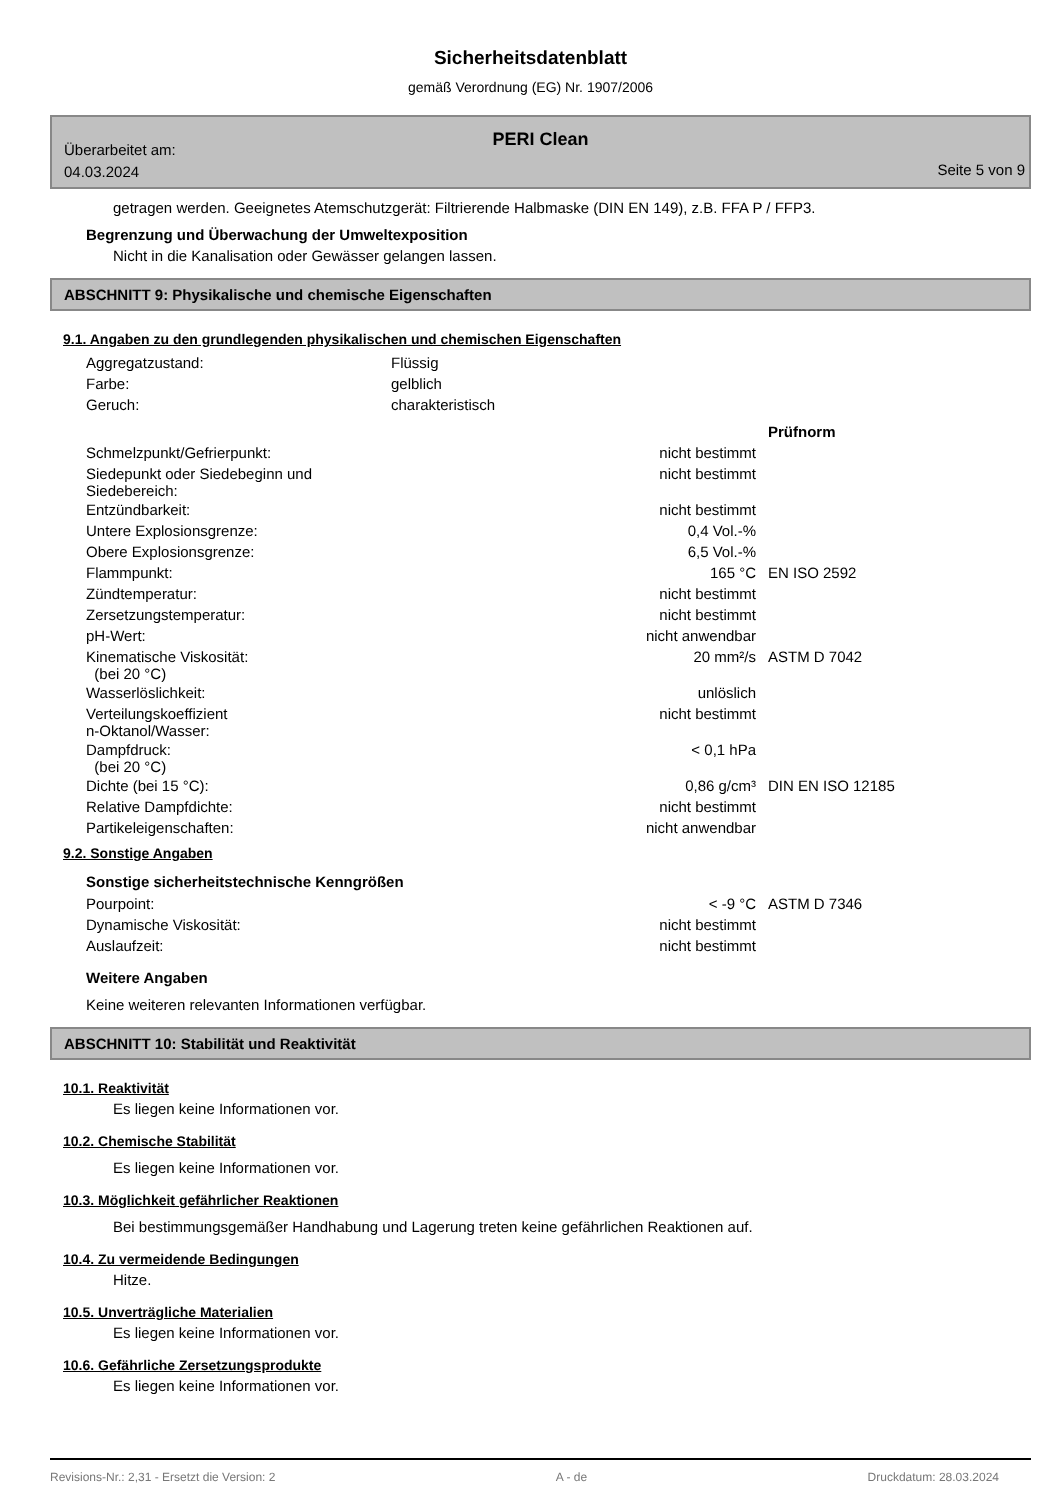Sicherheitsdatenblatt
gemäß Verordnung (EG) Nr. 1907/2006
Überarbeitet am:
04.03.2024
PERI Clean
Seite 5 von 9
getragen werden. Geeignetes Atemschutzgerät: Filtrierende Halbmaske (DIN EN 149), z.B. FFA P / FFP3.
Begrenzung und Überwachung der Umweltexposition
Nicht in die Kanalisation oder Gewässer gelangen lassen.
ABSCHNITT 9: Physikalische und chemische Eigenschaften
9.1. Angaben zu den grundlegenden physikalischen und chemischen Eigenschaften
| Aggregatzustand: | Flüssig |
| Farbe: | gelblich |
| Geruch: | charakteristisch |
| | | Prüfnorm |
| Schmelzpunkt/Gefrierpunkt: | nicht bestimmt | |
| Siedepunkt oder Siedebeginn und Siedebereich: | nicht bestimmt | |
| Entzündbarkeit: | nicht bestimmt | |
| Untere Explosionsgrenze: | 0,4 Vol.-% | |
| Obere Explosionsgrenze: | 6,5 Vol.-% | |
| Flammpunkt: | 165 °C | EN ISO 2592 |
| Zündtemperatur: | nicht bestimmt | |
| Zersetzungstemperatur: | nicht bestimmt | |
| pH-Wert: | nicht anwendbar | |
| Kinematische Viskosität: (bei 20 °C) | 20 mm²/s | ASTM D 7042 |
| Wasserlöslichkeit: | unlöslich | |
| Verteilungskoeffizient n-Oktanol/Wasser: | nicht bestimmt | |
| Dampfdruck: (bei 20 °C) | < 0,1 hPa | |
| Dichte (bei 15 °C): | 0,86 g/cm³ | DIN EN ISO 12185 |
| Relative Dampfdichte: | nicht bestimmt | |
| Partikeleigenschaften: | nicht anwendbar | |
9.2. Sonstige Angaben
Sonstige sicherheitstechnische Kenngrößen
| Pourpoint: | < -9 °C | ASTM D 7346 |
| Dynamische Viskosität: | nicht bestimmt | |
| Auslaufzeit: | nicht bestimmt | |
Weitere Angaben
Keine weiteren relevanten Informationen verfügbar.
ABSCHNITT 10: Stabilität und Reaktivität
10.1. Reaktivität
Es liegen keine Informationen vor.
10.2. Chemische Stabilität
Es liegen keine Informationen vor.
10.3. Möglichkeit gefährlicher Reaktionen
Bei bestimmungsgemäßer Handhabung und Lagerung treten keine gefährlichen Reaktionen auf.
10.4. Zu vermeidende Bedingungen
Hitze.
10.5. Unverträgliche Materialien
Es liegen keine Informationen vor.
10.6. Gefährliche Zersetzungsprodukte
Es liegen keine Informationen vor.
Revisions-Nr.: 2,31 - Ersetzt die Version: 2 A - de Druckdatum: 28.03.2024